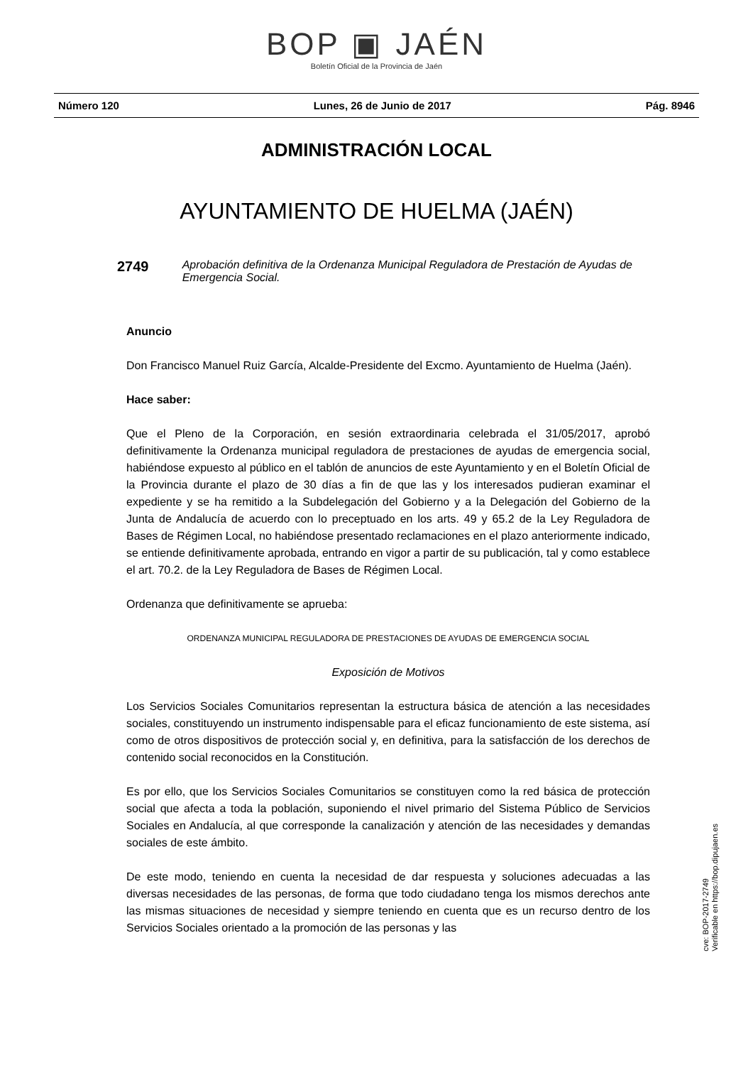BOP ▣ JAÉN
Boletín Oficial de la Provincia de Jaén
Número 120 Lunes, 26 de Junio de 2017 Pág. 8946
ADMINISTRACIÓN LOCAL
AYUNTAMIENTO DE HUELMA (JAÉN)
2749
Aprobación definitiva de la Ordenanza Municipal Reguladora de Prestación de Ayudas de Emergencia Social.
Anuncio
Don Francisco Manuel Ruiz García, Alcalde-Presidente del Excmo. Ayuntamiento de Huelma (Jaén).
Hace saber:
Que el Pleno de la Corporación, en sesión extraordinaria celebrada el 31/05/2017, aprobó definitivamente la Ordenanza municipal reguladora de prestaciones de ayudas de emergencia social, habiéndose expuesto al público en el tablón de anuncios de este Ayuntamiento y en el Boletín Oficial de la Provincia durante el plazo de 30 días a fin de que las y los interesados pudieran examinar el expediente y se ha remitido a la Subdelegación del Gobierno y a la Delegación del Gobierno de la Junta de Andalucía de acuerdo con lo preceptuado en los arts. 49 y 65.2 de la Ley Reguladora de Bases de Régimen Local, no habiéndose presentado reclamaciones en el plazo anteriormente indicado, se entiende definitivamente aprobada, entrando en vigor a partir de su publicación, tal y como establece el art. 70.2. de la Ley Reguladora de Bases de Régimen Local.
Ordenanza que definitivamente se aprueba:
ORDENANZA MUNICIPAL REGULADORA DE PRESTACIONES DE AYUDAS DE EMERGENCIA SOCIAL
Exposición de Motivos
Los Servicios Sociales Comunitarios representan la estructura básica de atención a las necesidades sociales, constituyendo un instrumento indispensable para el eficaz funcionamiento de este sistema, así como de otros dispositivos de protección social y, en definitiva, para la satisfacción de los derechos de contenido social reconocidos en la Constitución.
Es por ello, que los Servicios Sociales Comunitarios se constituyen como la red básica de protección social que afecta a toda la población, suponiendo el nivel primario del Sistema Público de Servicios Sociales en Andalucía, al que corresponde la canalización y atención de las necesidades y demandas sociales de este ámbito.
De este modo, teniendo en cuenta la necesidad de dar respuesta y soluciones adecuadas a las diversas necesidades de las personas, de forma que todo ciudadano tenga los mismos derechos ante las mismas situaciones de necesidad y siempre teniendo en cuenta que es un recurso dentro de los Servicios Sociales orientado a la promoción de las personas y las
cve: BOP-2017-2749
Verificable en https://bop.dipujaen.es